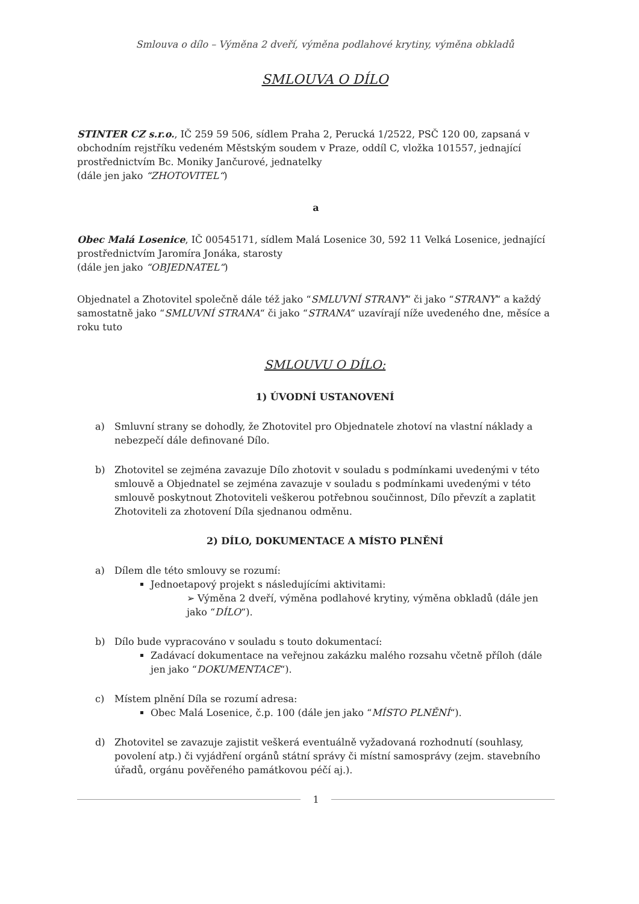Smlouva o dílo – Výměna 2 dveří, výměna podlahové krytiny, výměna obkladů
SMLOUVA O DÍLO
STINTER CZ s.r.o., IČ 259 59 506, sídlem Praha 2, Perucká 1/2522, PSČ 120 00, zapsaná v obchodním rejstříku vedeném Městským soudem v Praze, oddíl C, vložka 101557, jednající prostřednictvím Bc. Moniky Jančurové, jednatelky
(dále jen jako “ZHOTOVITEL“)
a
Obec Malá Losenice, IČ 00545171, sídlem Malá Losenice 30, 592 11 Velká Losenice, jednající prostřednictvím Jaromíra Jonáka, starosty
(dále jen jako “OBJEDNATEL“)
Objednatel a Zhotovitel společně dále též jako “SMLUVNÍ STRANY“ či jako “STRANY“ a každý samostatně jako “SMLUVNÍ STRANA“ či jako “STRANA“ uzavírají níže uvedeného dne, měsíce a roku tuto
SMLOUVU O DÍLO:
1) ÚVODNÍ USTANOVENÍ
a) Smluvní strany se dohodly, že Zhotovitel pro Objednatele zhotoví na vlastní náklady a nebezpečí dále definované Dílo.
b) Zhotovitel se zejména zavazuje Dílo zhotovit v souladu s podmínkami uvedenými v této smlouvě a Objednatel se zejména zavazuje v souladu s podmínkami uvedenými v této smlouvě poskytnout Zhotoviteli veškerou potřebnou součinnost, Dílo převzít a zaplatit Zhotoviteli za zhotovení Díla sjednanou odměnu.
2) DÍLO, DOKUMENTACE A MÍSTO PLNĚNÍ
a) Dílem dle této smlouvy se rozumí:
Jednoetapový projekt s následujícími aktivitami:
➢ Výměna 2 dveří, výměna podlahové krytiny, výměna obkladů (dále jen jako “DÍLO“).
b) Dílo bude vypracováno v souladu s touto dokumentací:
Zadávací dokumentace na veřejnou zakázku malého rozsahu včetně příloh (dále jen jako “DOKUMENTACE“).
c) Místem plnění Díla se rozumí adresa:
Obec Malá Losenice, č.p. 100 (dále jen jako “MÍSTO PLNĚNÍ“).
d) Zhotovitel se zavazuje zajistit veškerá eventuálně vyžadovaná rozhodnutí (souhlasy, povolení atp.) či vyjádření orgánů státní správy či místní samosprávy (zejm. stavebního úřadů, orgánu pověřeného památkovou péčí aj.).
1